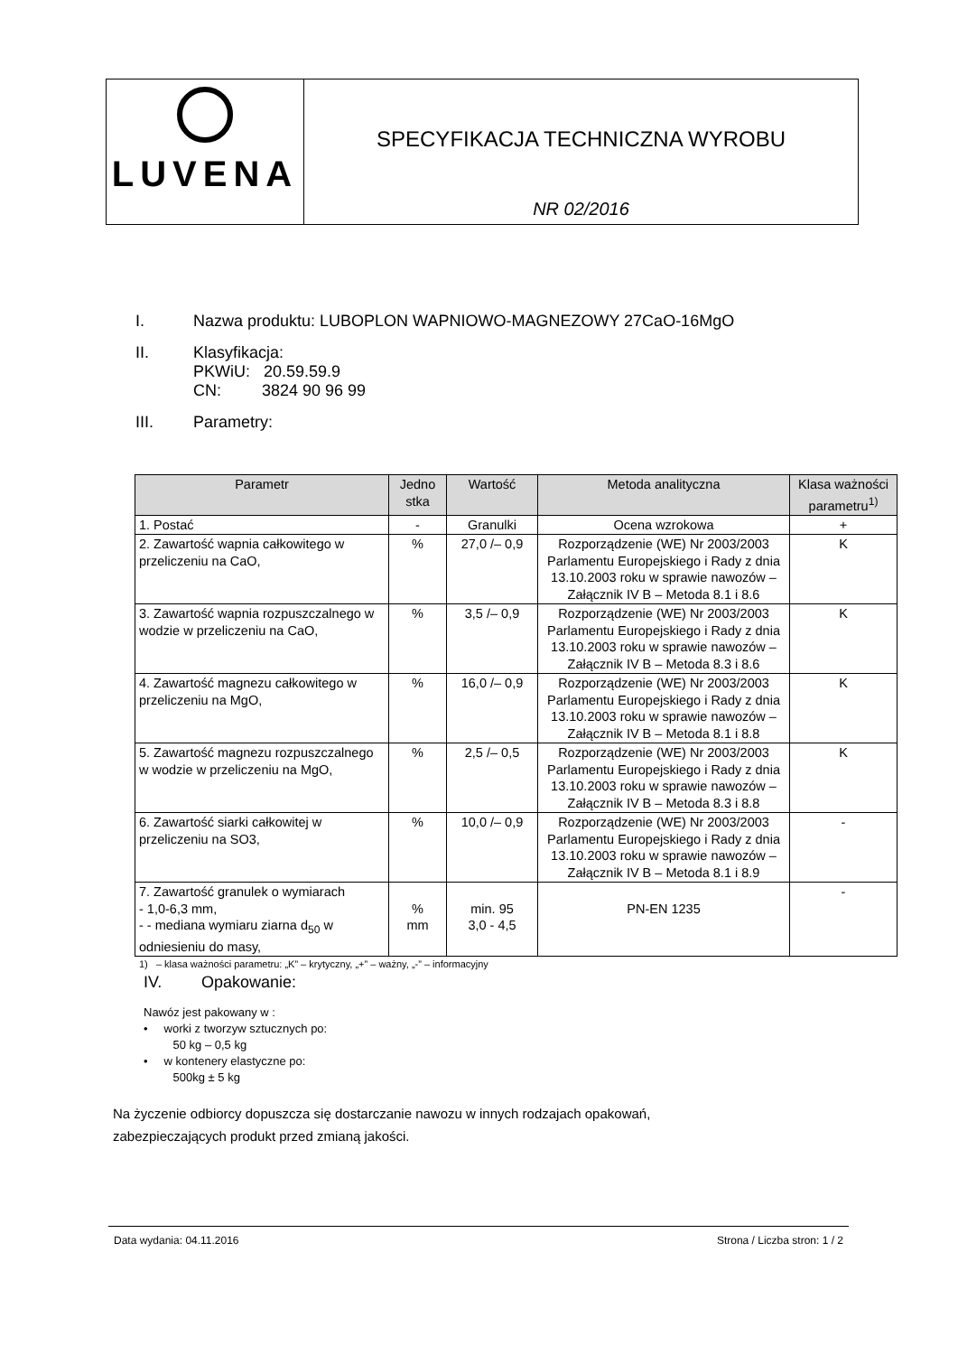LUVENA
SPECYFIKACJA TECHNICZNA WYROBU
NR 02/2016
I. Nazwa produktu: LUBOPLON WAPNIOWO-MAGNEZOWY 27CaO-16MgO
II. Klasyfikacja:
PKWiU: 20.59.59.9
CN: 3824 90 96 99
III. Parametry:
| Parametr | Jedno stka | Wartość | Metoda analityczna | Klasa ważności parametru<sup>1)</sup> |
| --- | --- | --- | --- | --- |
| 1. Postać | - | Granulki | Ocena wzrokowa | + |
| 2. Zawartość wapnia całkowitego w przeliczeniu na CaO, | % | 27,0 /– 0,9 | Rozporządzenie (WE) Nr 2003/2003 Parlamentu Europejskiego i Rady z dnia 13.10.2003 roku w sprawie nawozów – Załącznik IV B – Metoda 8.1 i 8.6 | K |
| 3. Zawartość wapnia rozpuszczalnego w wodzie w przeliczeniu na CaO, | % | 3,5 /– 0,9 | Rozporządzenie (WE) Nr 2003/2003 Parlamentu Europejskiego i Rady z dnia 13.10.2003 roku w sprawie nawozów – Załącznik IV B – Metoda 8.3 i 8.6 | K |
| 4. Zawartość magnezu całkowitego w przeliczeniu na MgO, | % | 16,0 /– 0,9 | Rozporządzenie (WE) Nr 2003/2003 Parlamentu Europejskiego i Rady z dnia 13.10.2003 roku w sprawie nawozów – Załącznik IV B – Metoda 8.1 i 8.8 | K |
| 5. Zawartość magnezu rozpuszczalnego w wodzie w przeliczeniu na MgO, | % | 2,5 /– 0,5 | Rozporządzenie (WE) Nr 2003/2003 Parlamentu Europejskiego i Rady z dnia 13.10.2003 roku w sprawie nawozów – Załącznik IV B – Metoda 8.3 i 8.8 | K |
| 6. Zawartość siarki całkowitej w przeliczeniu na SO3, | % | 10,0 /– 0,9 | Rozporządzenie (WE) Nr 2003/2003 Parlamentu Europejskiego i Rady z dnia 13.10.2003 roku w sprawie nawozów – Załącznik IV B – Metoda 8.1 i 8.9 | - |
| 7. Zawartość granulek o wymiarach - 1,0-6,3 mm, - - mediana wymiaru ziarna d<sub>50</sub> w odniesieniu do masy, | % mm | min. 95 3,0 - 4,5 | PN-EN 1235 | - |
1) – klasa ważności parametru: „K” – krytyczny, „+” – ważny, „-” – informacyjny
IV. Opakowanie:
Nawóz jest pakowany w :
• worki z tworzyw sztucznych po:
50 kg – 0,5 kg
• w kontenery elastyczne po:
500kg ± 5 kg
Na życzenie odbiorcy dopuszcza się dostarczanie nawozu w innych rodzajach opakowań,
zabezpieczających produkt przed zmianą jakości.
Data wydania: 04.11.2016 Strona / Liczba stron: 1 / 2